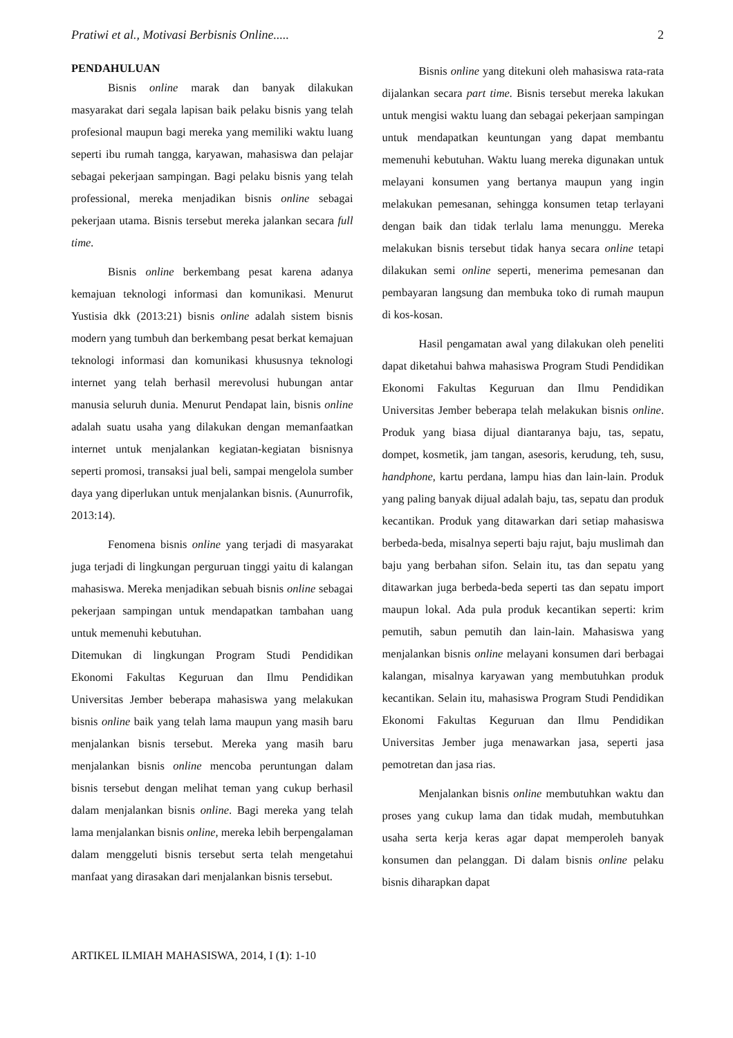Pratiwi et al., Motivasi Berbisnis Online..... 2
PENDAHULUAN
Bisnis online marak dan banyak dilakukan masyarakat dari segala lapisan baik pelaku bisnis yang telah profesional maupun bagi mereka yang memiliki waktu luang seperti ibu rumah tangga, karyawan, mahasiswa dan pelajar sebagai pekerjaan sampingan. Bagi pelaku bisnis yang telah professional, mereka menjadikan bisnis online sebagai pekerjaan utama. Bisnis tersebut mereka jalankan secara full time.
Bisnis online berkembang pesat karena adanya kemajuan teknologi informasi dan komunikasi. Menurut Yustisia dkk (2013:21) bisnis online adalah sistem bisnis modern yang tumbuh dan berkembang pesat berkat kemajuan teknologi informasi dan komunikasi khususnya teknologi internet yang telah berhasil merevolusi hubungan antar manusia seluruh dunia. Menurut Pendapat lain, bisnis online adalah suatu usaha yang dilakukan dengan memanfaatkan internet untuk menjalankan kegiatan-kegiatan bisnisnya seperti promosi, transaksi jual beli, sampai mengelola sumber daya yang diperlukan untuk menjalankan bisnis. (Aunurrofik, 2013:14).
Fenomena bisnis online yang terjadi di masyarakat juga terjadi di lingkungan perguruan tinggi yaitu di kalangan mahasiswa. Mereka menjadikan sebuah bisnis online sebagai pekerjaan sampingan untuk mendapatkan tambahan uang untuk memenuhi kebutuhan.
Ditemukan di lingkungan Program Studi Pendidikan Ekonomi Fakultas Keguruan dan Ilmu Pendidikan Universitas Jember beberapa mahasiswa yang melakukan bisnis online baik yang telah lama maupun yang masih baru menjalankan bisnis tersebut. Mereka yang masih baru menjalankan bisnis online mencoba peruntungan dalam bisnis tersebut dengan melihat teman yang cukup berhasil dalam menjalankan bisnis online. Bagi mereka yang telah lama menjalankan bisnis online, mereka lebih berpengalaman dalam menggeluti bisnis tersebut serta telah mengetahui manfaat yang dirasakan dari menjalankan bisnis tersebut.
Bisnis online yang ditekuni oleh mahasiswa rata-rata dijalankan secara part time. Bisnis tersebut mereka lakukan untuk mengisi waktu luang dan sebagai pekerjaan sampingan untuk mendapatkan keuntungan yang dapat membantu memenuhi kebutuhan. Waktu luang mereka digunakan untuk melayani konsumen yang bertanya maupun yang ingin melakukan pemesanan, sehingga konsumen tetap terlayani dengan baik dan tidak terlalu lama menunggu. Mereka melakukan bisnis tersebut tidak hanya secara online tetapi dilakukan semi online seperti, menerima pemesanan dan pembayaran langsung dan membuka toko di rumah maupun di kos-kosan.
Hasil pengamatan awal yang dilakukan oleh peneliti dapat diketahui bahwa mahasiswa Program Studi Pendidikan Ekonomi Fakultas Keguruan dan Ilmu Pendidikan Universitas Jember beberapa telah melakukan bisnis online. Produk yang biasa dijual diantaranya baju, tas, sepatu, dompet, kosmetik, jam tangan, asesoris, kerudung, teh, susu, handphone, kartu perdana, lampu hias dan lain-lain. Produk yang paling banyak dijual adalah baju, tas, sepatu dan produk kecantikan. Produk yang ditawarkan dari setiap mahasiswa berbeda-beda, misalnya seperti baju rajut, baju muslimah dan baju yang berbahan sifon. Selain itu, tas dan sepatu yang ditawarkan juga berbeda-beda seperti tas dan sepatu import maupun lokal. Ada pula produk kecantikan seperti: krim pemutih, sabun pemutih dan lain-lain. Mahasiswa yang menjalankan bisnis online melayani konsumen dari berbagai kalangan, misalnya karyawan yang membutuhkan produk kecantikan. Selain itu, mahasiswa Program Studi Pendidikan Ekonomi Fakultas Keguruan dan Ilmu Pendidikan Universitas Jember juga menawarkan jasa, seperti jasa pemotretan dan jasa rias.
Menjalankan bisnis online membutuhkan waktu dan proses yang cukup lama dan tidak mudah, membutuhkan usaha serta kerja keras agar dapat memperoleh banyak konsumen dan pelanggan. Di dalam bisnis online pelaku bisnis diharapkan dapat
ARTIKEL ILMIAH MAHASISWA, 2014, I (1): 1-10